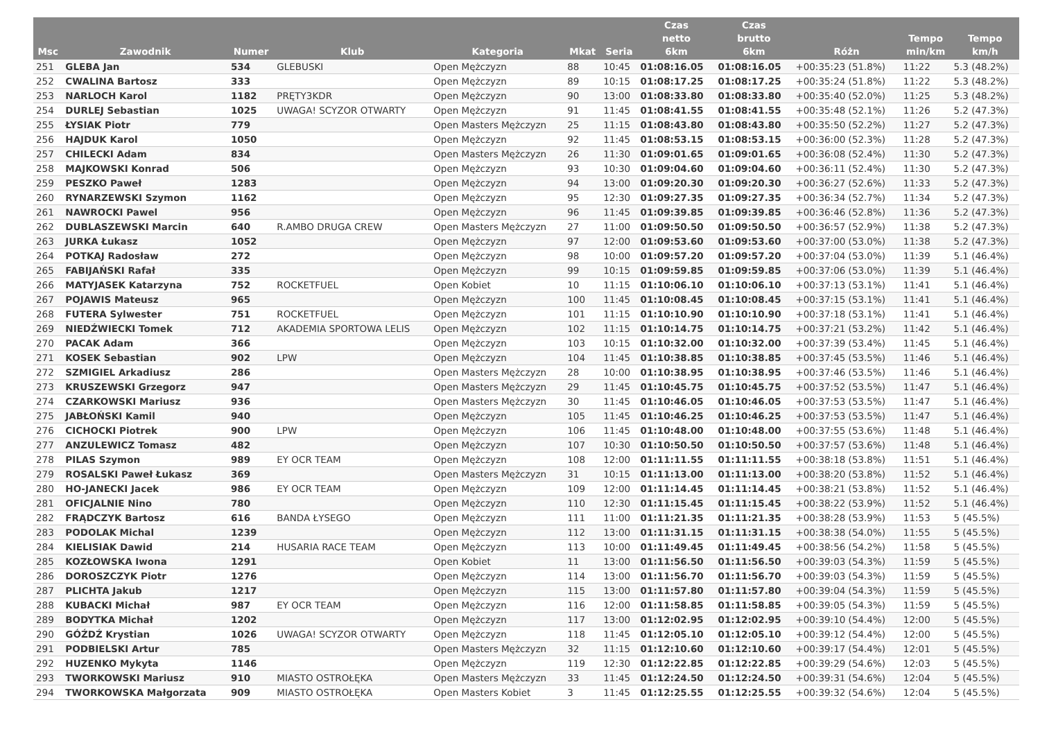| Msc | Zawodnik | Numer | Klub | Kategoria | Mkat | Seria | Czas netto 6km | Czas brutto 6km | Różn | Tempo min/km | Tempo km/h |
| --- | --- | --- | --- | --- | --- | --- | --- | --- | --- | --- | --- |
| 251 | GLEBA Jan | 534 | GLEBUSKI | Open Mężczyzn | 88 | 10:45 | 01:08:16.05 | 01:08:16.05 | +00:35:23 (51.8%) | 11:22 | 5.3 (48.2%) |
| 252 | CWALINA Bartosz | 333 | | Open Mężczyzn | 89 | 10:15 | 01:08:17.25 | 01:08:17.25 | +00:35:24 (51.8%) | 11:22 | 5.3 (48.2%) |
| 253 | NARLOCH Karol | 1182 | PRĘTY3KDR | Open Mężczyzn | 90 | 13:00 | 01:08:33.80 | 01:08:33.80 | +00:35:40 (52.0%) | 11:25 | 5.3 (48.2%) |
| 254 | DURLEJ Sebastian | 1025 | UWAGA! SCYZOR OTWARTY | Open Mężczyzn | 91 | 11:45 | 01:08:41.55 | 01:08:41.55 | +00:35:48 (52.1%) | 11:26 | 5.2 (47.3%) |
| 255 | ŁYSIAK Piotr | 779 | | Open Masters Mężczyzn | 25 | 11:15 | 01:08:43.80 | 01:08:43.80 | +00:35:50 (52.2%) | 11:27 | 5.2 (47.3%) |
| 256 | HAJDUK Karol | 1050 | | Open Mężczyzn | 92 | 11:45 | 01:08:53.15 | 01:08:53.15 | +00:36:00 (52.3%) | 11:28 | 5.2 (47.3%) |
| 257 | CHILECKI Adam | 834 | | Open Masters Mężczyzn | 26 | 11:30 | 01:09:01.65 | 01:09:01.65 | +00:36:08 (52.4%) | 11:30 | 5.2 (47.3%) |
| 258 | MAJKOWSKI Konrad | 506 | | Open Mężczyzn | 93 | 10:30 | 01:09:04.60 | 01:09:04.60 | +00:36:11 (52.4%) | 11:30 | 5.2 (47.3%) |
| 259 | PESZKO Paweł | 1283 | | Open Mężczyzn | 94 | 13:00 | 01:09:20.30 | 01:09:20.30 | +00:36:27 (52.6%) | 11:33 | 5.2 (47.3%) |
| 260 | RYNARZEWSKI Szymon | 1162 | | Open Mężczyzn | 95 | 12:30 | 01:09:27.35 | 01:09:27.35 | +00:36:34 (52.7%) | 11:34 | 5.2 (47.3%) |
| 261 | NAWROCKI Pawel | 956 | | Open Mężczyzn | 96 | 11:45 | 01:09:39.85 | 01:09:39.85 | +00:36:46 (52.8%) | 11:36 | 5.2 (47.3%) |
| 262 | DUBLASZEWSKI Marcin | 640 | R.AMBO DRUGA CREW | Open Masters Mężczyzn | 27 | 11:00 | 01:09:50.50 | 01:09:50.50 | +00:36:57 (52.9%) | 11:38 | 5.2 (47.3%) |
| 263 | JURKA Łukasz | 1052 | | Open Mężczyzn | 97 | 12:00 | 01:09:53.60 | 01:09:53.60 | +00:37:00 (53.0%) | 11:38 | 5.2 (47.3%) |
| 264 | POTKAJ Radosław | 272 | | Open Mężczyzn | 98 | 10:00 | 01:09:57.20 | 01:09:57.20 | +00:37:04 (53.0%) | 11:39 | 5.1 (46.4%) |
| 265 | FABIJAŃSKI Rafał | 335 | | Open Mężczyzn | 99 | 10:15 | 01:09:59.85 | 01:09:59.85 | +00:37:06 (53.0%) | 11:39 | 5.1 (46.4%) |
| 266 | MATYJASEK Katarzyna | 752 | ROCKETFUEL | Open Kobiet | 10 | 11:15 | 01:10:06.10 | 01:10:06.10 | +00:37:13 (53.1%) | 11:41 | 5.1 (46.4%) |
| 267 | POJAWIS Mateusz | 965 | | Open Mężczyzn | 100 | 11:45 | 01:10:08.45 | 01:10:08.45 | +00:37:15 (53.1%) | 11:41 | 5.1 (46.4%) |
| 268 | FUTERA Sylwester | 751 | ROCKETFUEL | Open Mężczyzn | 101 | 11:15 | 01:10:10.90 | 01:10:10.90 | +00:37:18 (53.1%) | 11:41 | 5.1 (46.4%) |
| 269 | NIEDŹWIECKI Tomek | 712 | AKADEMIA SPORTOWA LELIS | Open Mężczyzn | 102 | 11:15 | 01:10:14.75 | 01:10:14.75 | +00:37:21 (53.2%) | 11:42 | 5.1 (46.4%) |
| 270 | PACAK Adam | 366 | | Open Mężczyzn | 103 | 10:15 | 01:10:32.00 | 01:10:32.00 | +00:37:39 (53.4%) | 11:45 | 5.1 (46.4%) |
| 271 | KOSEK Sebastian | 902 | LPW | Open Mężczyzn | 104 | 11:45 | 01:10:38.85 | 01:10:38.85 | +00:37:45 (53.5%) | 11:46 | 5.1 (46.4%) |
| 272 | SZMIGIEL Arkadiusz | 286 | | Open Masters Mężczyzn | 28 | 10:00 | 01:10:38.95 | 01:10:38.95 | +00:37:46 (53.5%) | 11:46 | 5.1 (46.4%) |
| 273 | KRUSZEWSKI Grzegorz | 947 | | Open Masters Mężczyzn | 29 | 11:45 | 01:10:45.75 | 01:10:45.75 | +00:37:52 (53.5%) | 11:47 | 5.1 (46.4%) |
| 274 | CZARKOWSKI Mariusz | 936 | | Open Masters Mężczyzn | 30 | 11:45 | 01:10:46.05 | 01:10:46.05 | +00:37:53 (53.5%) | 11:47 | 5.1 (46.4%) |
| 275 | JABŁOŃSKI Kamil | 940 | | Open Mężczyzn | 105 | 11:45 | 01:10:46.25 | 01:10:46.25 | +00:37:53 (53.5%) | 11:47 | 5.1 (46.4%) |
| 276 | CICHOCKI Piotrek | 900 | LPW | Open Mężczyzn | 106 | 11:45 | 01:10:48.00 | 01:10:48.00 | +00:37:55 (53.6%) | 11:48 | 5.1 (46.4%) |
| 277 | ANZULEWICZ Tomasz | 482 | | Open Mężczyzn | 107 | 10:30 | 01:10:50.50 | 01:10:50.50 | +00:37:57 (53.6%) | 11:48 | 5.1 (46.4%) |
| 278 | PILAS Szymon | 989 | EY OCR TEAM | Open Mężczyzn | 108 | 12:00 | 01:11:11.55 | 01:11:11.55 | +00:38:18 (53.8%) | 11:51 | 5.1 (46.4%) |
| 279 | ROSALSKI Paweł Łukasz | 369 | | Open Masters Mężczyzn | 31 | 10:15 | 01:11:13.00 | 01:11:13.00 | +00:38:20 (53.8%) | 11:52 | 5.1 (46.4%) |
| 280 | HO-JANECKI Jacek | 986 | EY OCR TEAM | Open Mężczyzn | 109 | 12:00 | 01:11:14.45 | 01:11:14.45 | +00:38:21 (53.8%) | 11:52 | 5.1 (46.4%) |
| 281 | OFICJALNIE Nino | 780 | | Open Mężczyzn | 110 | 12:30 | 01:11:15.45 | 01:11:15.45 | +00:38:22 (53.9%) | 11:52 | 5.1 (46.4%) |
| 282 | FRĄDCZYK Bartosz | 616 | BANDA ŁYSEGO | Open Mężczyzn | 111 | 11:00 | 01:11:21.35 | 01:11:21.35 | +00:38:28 (53.9%) | 11:53 | 5 (45.5%) |
| 283 | PODOLAK Michal | 1239 | | Open Mężczyzn | 112 | 13:00 | 01:11:31.15 | 01:11:31.15 | +00:38:38 (54.0%) | 11:55 | 5 (45.5%) |
| 284 | KIELISIAK Dawid | 214 | HUSARIA RACE TEAM | Open Mężczyzn | 113 | 10:00 | 01:11:49.45 | 01:11:49.45 | +00:38:56 (54.2%) | 11:58 | 5 (45.5%) |
| 285 | KOZŁOWSKA Iwona | 1291 | | Open Kobiet | 11 | 13:00 | 01:11:56.50 | 01:11:56.50 | +00:39:03 (54.3%) | 11:59 | 5 (45.5%) |
| 286 | DOROSZCZYK Piotr | 1276 | | Open Mężczyzn | 114 | 13:00 | 01:11:56.70 | 01:11:56.70 | +00:39:03 (54.3%) | 11:59 | 5 (45.5%) |
| 287 | PLICHTA Jakub | 1217 | | Open Mężczyzn | 115 | 13:00 | 01:11:57.80 | 01:11:57.80 | +00:39:04 (54.3%) | 11:59 | 5 (45.5%) |
| 288 | KUBACKI Michał | 987 | EY OCR TEAM | Open Mężczyzn | 116 | 12:00 | 01:11:58.85 | 01:11:58.85 | +00:39:05 (54.3%) | 11:59 | 5 (45.5%) |
| 289 | BODYTKA Michał | 1202 | | Open Mężczyzn | 117 | 13:00 | 01:12:02.95 | 01:12:02.95 | +00:39:10 (54.4%) | 12:00 | 5 (45.5%) |
| 290 | GÓŹDŹ Krystian | 1026 | UWAGA! SCYZOR OTWARTY | Open Mężczyzn | 118 | 11:45 | 01:12:05.10 | 01:12:05.10 | +00:39:12 (54.4%) | 12:00 | 5 (45.5%) |
| 291 | PODBIELSKI Artur | 785 | | Open Masters Mężczyzn | 32 | 11:15 | 01:12:10.60 | 01:12:10.60 | +00:39:17 (54.4%) | 12:01 | 5 (45.5%) |
| 292 | HUZENKO Mykyta | 1146 | | Open Mężczyzn | 119 | 12:30 | 01:12:22.85 | 01:12:22.85 | +00:39:29 (54.6%) | 12:03 | 5 (45.5%) |
| 293 | TWORKOWSKI Mariusz | 910 | MIASTO OSTROŁĘKA | Open Masters Mężczyzn | 33 | 11:45 | 01:12:24.50 | 01:12:24.50 | +00:39:31 (54.6%) | 12:04 | 5 (45.5%) |
| 294 | TWORKOWSKA Małgorzata | 909 | MIASTO OSTROŁĘKA | Open Masters Kobiet | 3 | 11:45 | 01:12:25.55 | 01:12:25.55 | +00:39:32 (54.6%) | 12:04 | 5 (45.5%) |